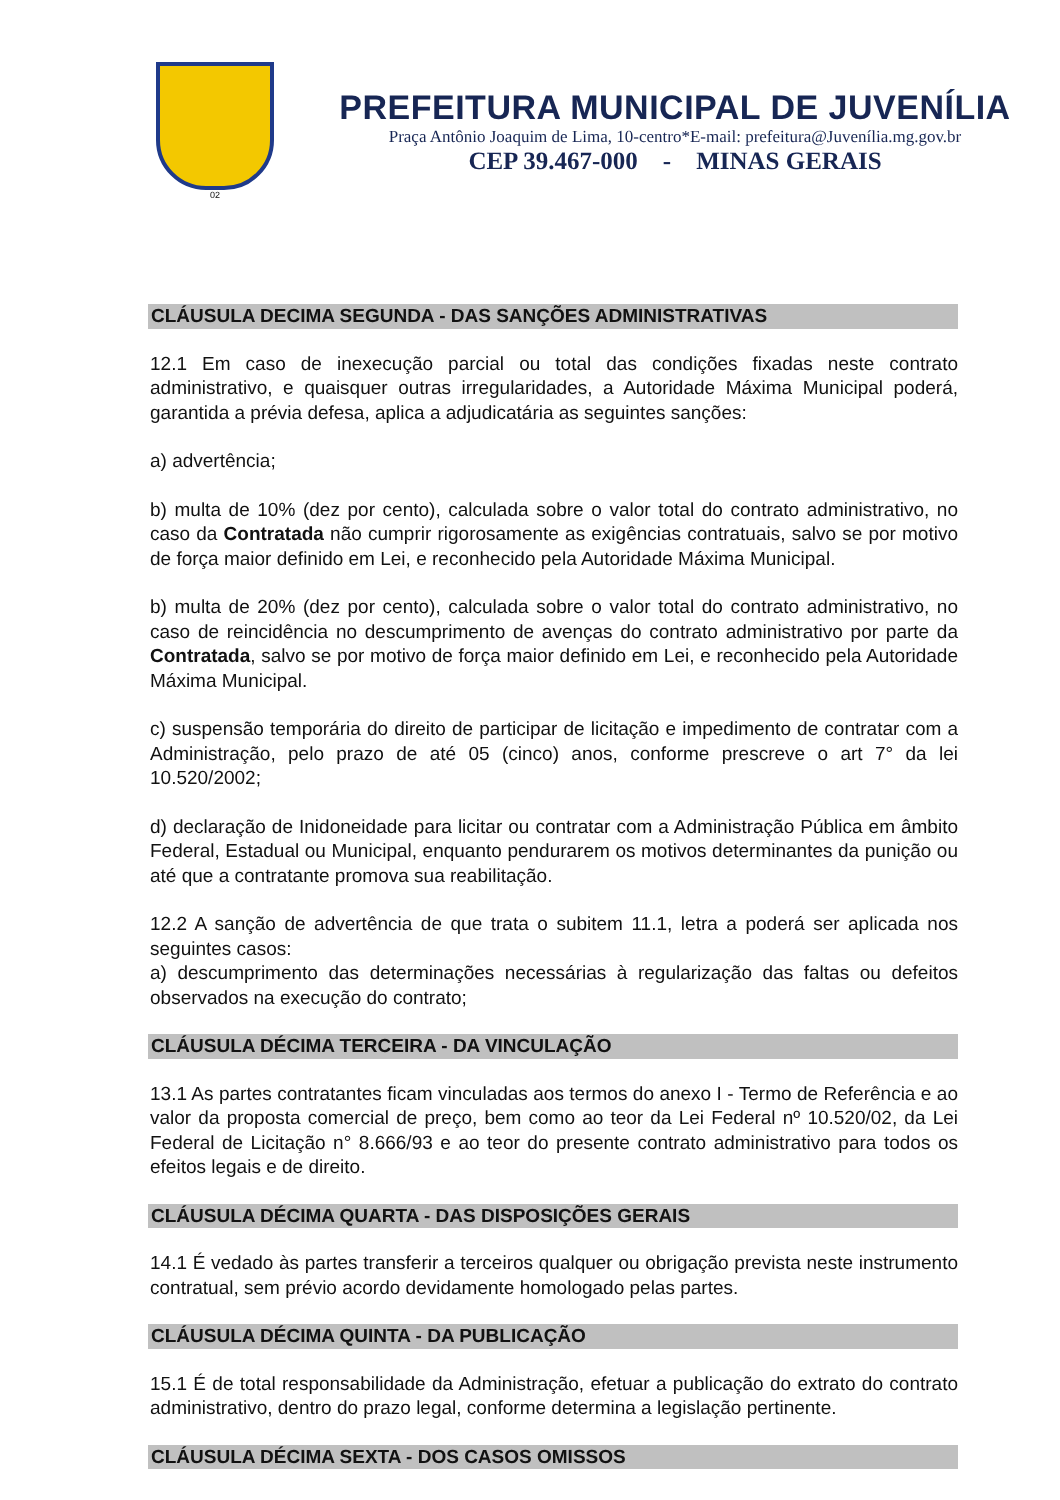02
PREFEITURA MUNICIPAL DE JUVENÍLIA
Praça Antônio Joaquim de Lima, 10-centro*E-mail: prefeitura@Juvenília.mg.gov.br
CEP 39.467-000 - MINAS GERAIS
CLÁUSULA DECIMA SEGUNDA - DAS SANÇÕES ADMINISTRATIVAS
12.1 Em caso de inexecução parcial ou total das condições fixadas neste contrato administrativo, e quaisquer outras irregularidades, a Autoridade Máxima Municipal poderá, garantida a prévia defesa, aplica a adjudicatária as seguintes sanções:
a) advertência;
b) multa de 10% (dez por cento), calculada sobre o valor total do contrato administrativo, no caso da Contratada não cumprir rigorosamente as exigências contratuais, salvo se por motivo de força maior definido em Lei, e reconhecido pela Autoridade Máxima Municipal.
b) multa de 20% (dez por cento), calculada sobre o valor total do contrato administrativo, no caso de reincidência no descumprimento de avenças do contrato administrativo por parte da Contratada, salvo se por motivo de força maior definido em Lei, e reconhecido pela Autoridade Máxima Municipal.
c) suspensão temporária do direito de participar de licitação e impedimento de contratar com a Administração, pelo prazo de até 05 (cinco) anos, conforme prescreve o art 7° da lei 10.520/2002;
d) declaração de Inidoneidade para licitar ou contratar com a Administração Pública em âmbito Federal, Estadual ou Municipal, enquanto pendurarem os motivos determinantes da punição ou até que a contratante promova sua reabilitação.
12.2 A sanção de advertência de que trata o subitem 11.1, letra a poderá ser aplicada nos seguintes casos:
a) descumprimento das determinações necessárias à regularização das faltas ou defeitos observados na execução do contrato;
CLÁUSULA DÉCIMA TERCEIRA - DA VINCULAÇÃO
13.1 As partes contratantes ficam vinculadas aos termos do anexo I - Termo de Referência e ao valor da proposta comercial de preço, bem como ao teor da Lei Federal nº 10.520/02, da Lei Federal de Licitação n° 8.666/93 e ao teor do presente contrato administrativo para todos os efeitos legais e de direito.
CLÁUSULA DÉCIMA QUARTA - DAS DISPOSIÇÕES GERAIS
14.1 É vedado às partes transferir a terceiros qualquer ou obrigação prevista neste instrumento contratual, sem prévio acordo devidamente homologado pelas partes.
CLÁUSULA DÉCIMA QUINTA - DA PUBLICAÇÃO
15.1 É de total responsabilidade da Administração, efetuar a publicação do extrato do contrato administrativo, dentro do prazo legal, conforme determina a legislação pertinente.
CLÁUSULA DÉCIMA SEXTA - DOS CASOS OMISSOS